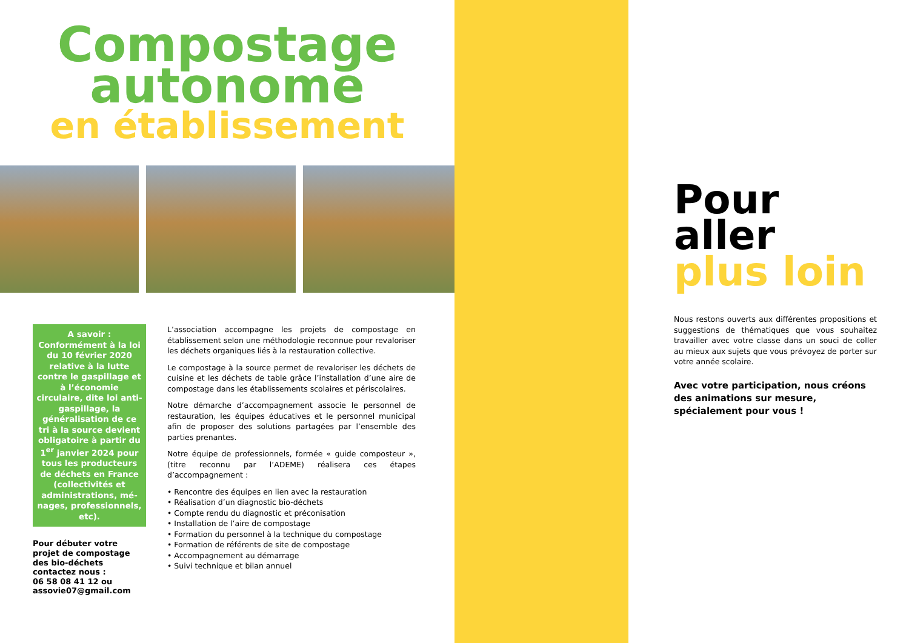Compostage
autonome
en établissement
A savoir : Conformément à la loi du 10 février 2020 relative à la lutte contre le gaspillage et à l’économie circulaire, dite loi anti-gaspillage, la généralisation de ce tri à la source devient obligatoire à partir du 1<sup>er</sup> janvier 2024 pour tous les producteurs de déchets en France (collectivités et administrations, mé-nages, professionnels, etc).
Pour débuter votre projet de compostage des bio-déchets contactez nous :
06 58 08 41 12 ou
assovie07@gmail.com
L’association accompagne les projets de compostage en établissement selon une méthodologie reconnue pour revaloriser les déchets organiques liés à la restauration collective.
Le compostage à la source permet de revaloriser les déchets de cuisine et les déchets de table grâce l’installation d’une aire de compostage dans les établissements scolaires et périscolaires.
Notre démarche d’accompagnement associe le personnel de restauration, les équipes éducatives et le personnel municipal afin de proposer des solutions partagées par l’ensemble des parties prenantes.
Notre équipe de professionnels, formée « guide composteur », (titre reconnu par l’ADEME) réalisera ces étapes d’accompagnement :
• Rencontre des équipes en lien avec la restauration
• Réalisation d’un diagnostic bio-déchets
• Compte rendu du diagnostic et préconisation
• Installation de l’aire de compostage
• Formation du personnel à la technique du compostage
• Formation de référents de site de compostage
• Accompagnement au démarrage
• Suivi technique et bilan annuel
Pour aller
plus loin
Nous restons ouverts aux différentes propositions et suggestions de thématiques que vous souhaitez travailler avec votre classe dans un souci de coller au mieux aux sujets que vous prévoyez de porter sur votre année scolaire.
Avec votre participation, nous créons des animations sur mesure, spécialement pour vous !